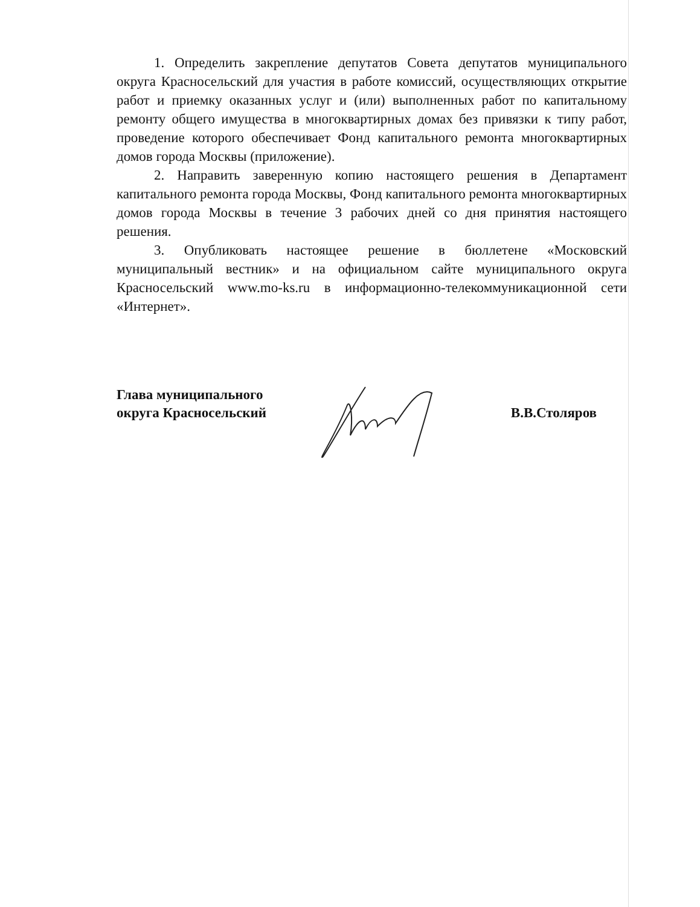1. Определить закрепление депутатов Совета депутатов муниципального округа Красносельский для участия в работе комиссий, осуществляющих открытие работ и приемку оказанных услуг и (или) выполненных работ по капитальному ремонту общего имущества в многоквартирных домах без привязки к типу работ, проведение которого обеспечивает Фонд капитального ремонта многоквартирных домов города Москвы (приложение).
2. Направить заверенную копию настоящего решения в Департамент капитального ремонта города Москвы, Фонд капитального ремонта многоквартирных домов города Москвы в течение 3 рабочих дней со дня принятия настоящего решения.
3. Опубликовать настоящее решение в бюллетене «Московский муниципальный вестник» и на официальном сайте муниципального округа Красносельский www.mo-ks.ru в информационно-телекоммуникационной сети «Интернет».
Глава муниципального
округа Красносельский
В.В.Столяров